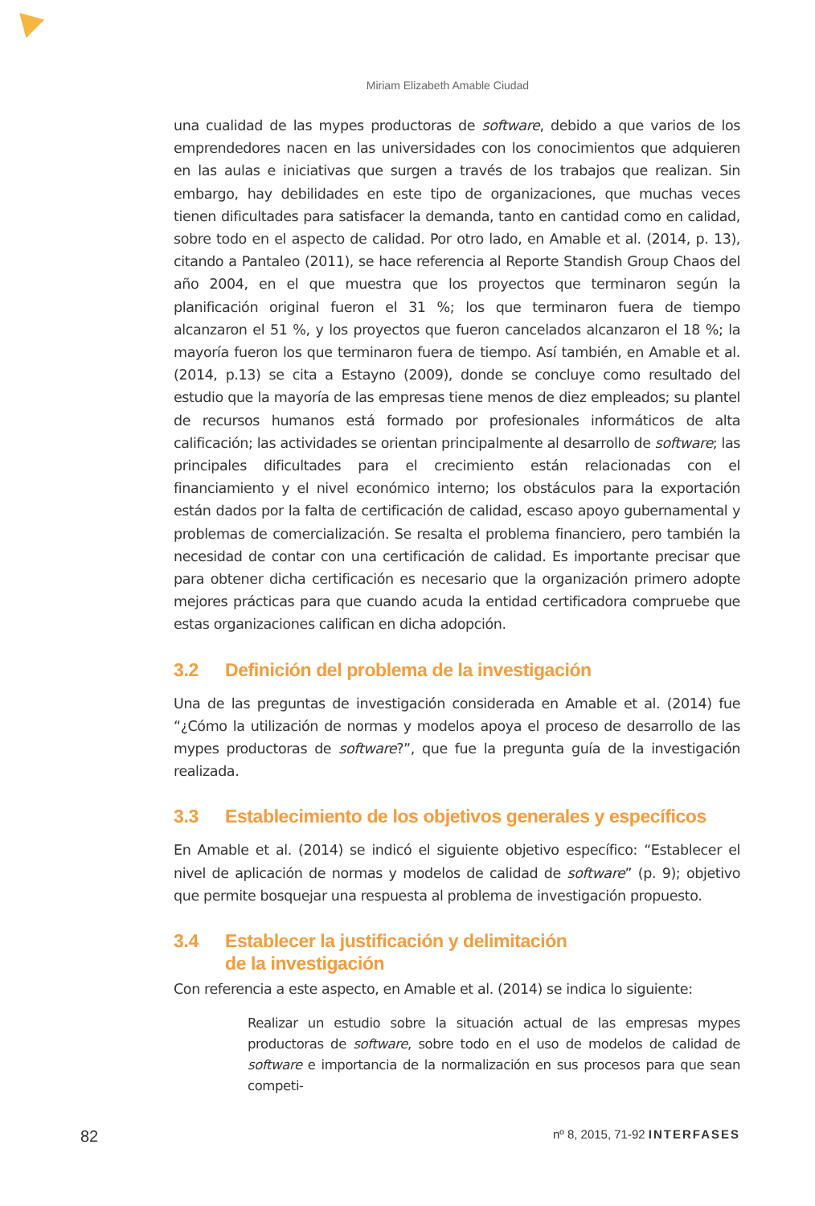Miriam Elizabeth Amable Ciudad
una cualidad de las mypes productoras de software, debido a que varios de los emprendedores nacen en las universidades con los conocimientos que adquieren en las aulas e iniciativas que surgen a través de los trabajos que realizan. Sin embargo, hay debilidades en este tipo de organizaciones, que muchas veces tienen dificultades para satisfacer la demanda, tanto en cantidad como en calidad, sobre todo en el aspecto de calidad. Por otro lado, en Amable et al. (2014, p. 13), citando a Pantaleo (2011), se hace referencia al Reporte Standish Group Chaos del año 2004, en el que muestra que los proyectos que terminaron según la planificación original fueron el 31 %; los que terminaron fuera de tiempo alcanzaron el 51 %, y los proyectos que fueron cancelados alcanzaron el 18 %; la mayoría fueron los que terminaron fuera de tiempo. Así también, en Amable et al. (2014, p.13) se cita a Estayno (2009), donde se concluye como resultado del estudio que la mayoría de las empresas tiene menos de diez empleados; su plantel de recursos humanos está formado por profesionales informáticos de alta calificación; las actividades se orientan principalmente al desarrollo de software; las principales dificultades para el crecimiento están relacionadas con el financiamiento y el nivel económico interno; los obstáculos para la exportación están dados por la falta de certificación de calidad, escaso apoyo gubernamental y problemas de comercialización. Se resalta el problema financiero, pero también la necesidad de contar con una certificación de calidad. Es importante precisar que para obtener dicha certificación es necesario que la organización primero adopte mejores prácticas para que cuando acuda la entidad certificadora compruebe que estas organizaciones califican en dicha adopción.
3.2 Definición del problema de la investigación
Una de las preguntas de investigación considerada en Amable et al. (2014) fue “¿Cómo la utilización de normas y modelos apoya el proceso de desarrollo de las mypes productoras de software?”, que fue la pregunta guía de la investigación realizada.
3.3 Establecimiento de los objetivos generales y específicos
En Amable et al. (2014) se indicó el siguiente objetivo específico: “Establecer el nivel de aplicación de normas y modelos de calidad de software” (p. 9); objetivo que permite bosquejar una respuesta al problema de investigación propuesto.
3.4 Establecer la justificación y delimitación
de la investigación
Con referencia a este aspecto, en Amable et al. (2014) se indica lo siguiente:
Realizar un estudio sobre la situación actual de las empresas mypes productoras de software, sobre todo en el uso de modelos de calidad de software e importancia de la normalización en sus procesos para que sean competi-
82 nº 8, 2015, 71-92 INTERFASES